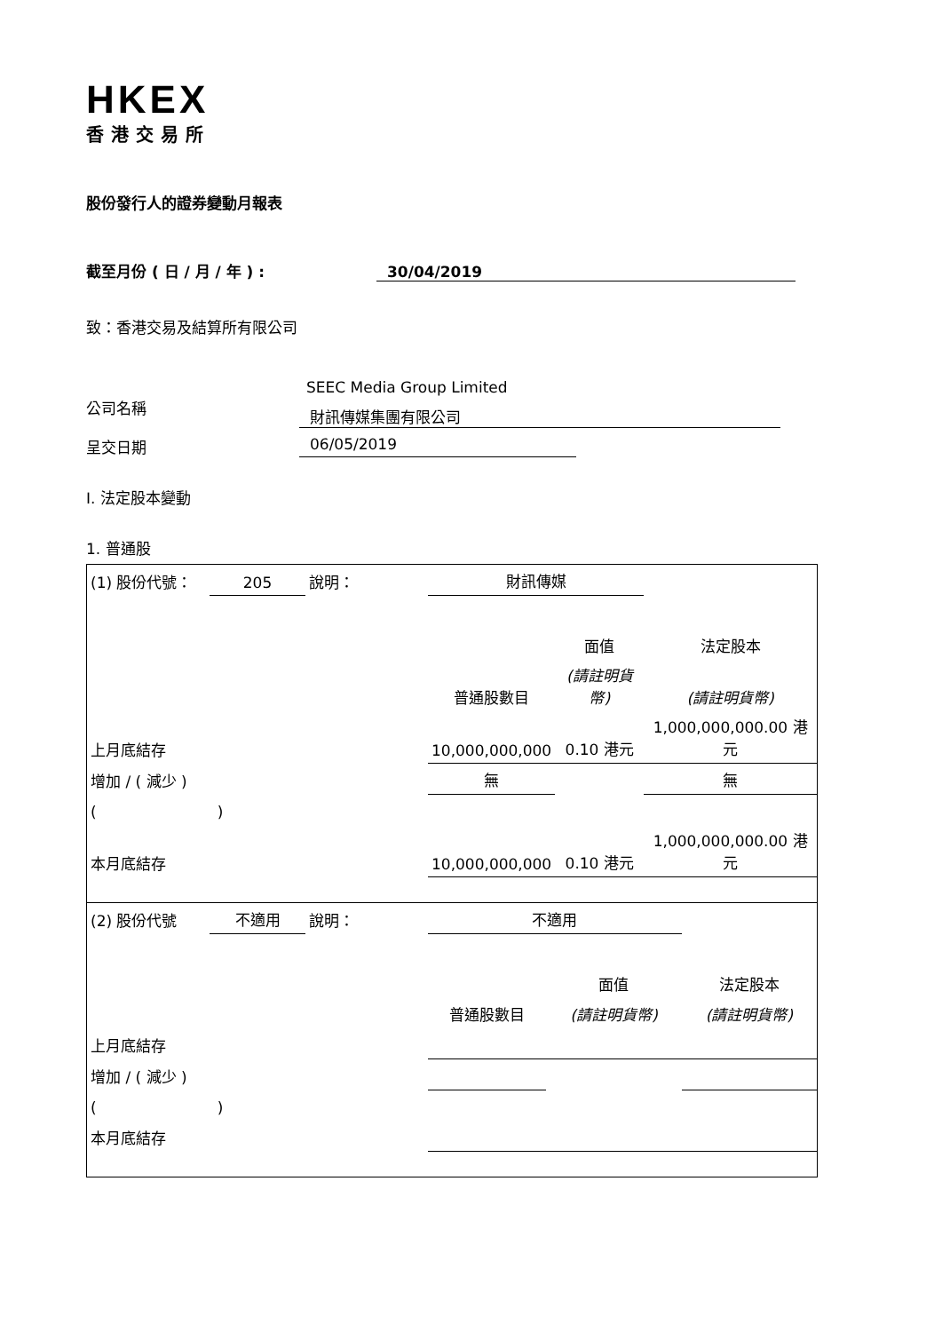HKEX
香港交易所
股份發行人的證券變動月報表
截至月份 ( 日 / 月 / 年 ) : 30/04/2019
致：香港交易及結算所有限公司
SEEC Media Group Limited
公司名稱
財訊傳媒集團有限公司
呈交日期 06/05/2019
I. 法定股本變動
1. 普通股
| (1) 股份代號： | 205 | 說明： | 財訊傳媒 | | |
| | | | | 面值 | 法定股本 |
| | | | 普通股數目 | (請註明貨幣) | (請註明貨幣) |
| 上月底結存 | | | 10,000,000,000 | 0.10 港元 | 1,000,000,000.00 港元 |
| 增加 / ( 減少 ) | | | 無 | | 無 |
| ( ) | | | | | |
| 本月底結存 | | | 10,000,000,000 | 0.10 港元 | 1,000,000,000.00 港元 |
| (2) 股份代號 | 不適用 | 說明： | 不適用 | | |
| | | | | 面值 | 法定股本 |
| | | | 普通股數目 | (請註明貨幣) | (請註明貨幣) |
| 上月底結存 | | | | | |
| 增加 / ( 減少 ) | | | | | |
| ( ) | | | | | |
| 本月底結存 | | | | | |